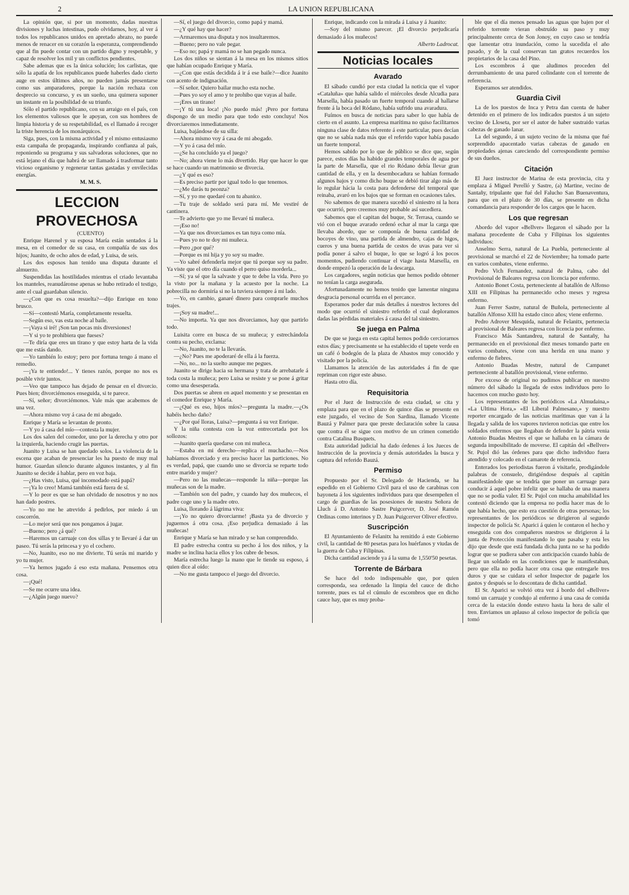2 LA UNION REPUBLICANA
La opinión que, si por un momento, dadas nuestras divisiones y luchas intestinas, pudo olvidarnos, hoy, al ver á todos los republicanos unidos en apretado abrazo, no puede menos de renacer en su corazón la esperanza, comprendiendo que al fin puede contar con un partido digno y respetable, y capaz de resolver los mil y un conflictos pendientes.
Sabe ademas que es la única solución; los carlistas, que sólo la apatía de los republicanos puede haberles dado cierto auge en estos últimos años, no pueden jamás presentarse como sus amparadores, porque la nación rechaza con desprecio su concurso, y es un sueño, una quimera suponer un instante en la posibilidad de su triunfo.
Sólo el partido republicano, con su arraigo en el país, con los elementos valiosos que le apoyan, con sus hombres de limpia historia y de su respetabilidad, es el llamado á recoger la triste herencia de los monárquicos.
Siga, pues, con la misma actividad y el mismo entusiasmo esta campaña de propaganda, inspirando confianza al país, reponiendo su programa y sus salvadoras soluciones, que no está lejano el día que habrá de ser llamado á trasformar tanto vicioso organismo y regenerar tantas gastadas y envilecidas energías.
M. M. S.
LECCION PROVECHOSA
(CUENTO)
Enrique Harenel y su esposa María están sentados á la mesa, en el comedor de su casa, en compañía de sus dos hijos; Juanito, de ocho años de edad, y Luisa, de seis.
Los dos esposos han tenido una disputa durante el almuerzo.
Suspendidas las hostilidades mientras el criado levantaba los manteles, reanudáronse apenas se hubo retirado el testigo, ante el cual guardaban silencio.
—¿Con que es cosa resuelta?—dijo Enrique en tono brusco.
—Sí—contestó María, completamente resuelta.
—Según eso, vas esta noche al baile.
—¡Vaya si iré! ¡Son tan pocas mis diversiones!
—Y si yo te prohibiera que fueses?
—Te diría que eres un tirano y que estoy harta de la vida que me estás dando.
—Yo también lo estoy; pero por fortuna tengo á mano el remedio.
—¡Ya te entiendo!... Y tienes razón, porque no nos es posible vivir juntos.
—Veo que tampoco has dejado de pensar en el divorcio. Pues bien; divorciémonos enseguida, si te parece.
—Sí, señor; divorciémonos. Vale más que acabemos de una vez.
—Ahora mismo voy á casa de mi abogado.
Enrique y María se levantan de pronto.
—Y yo á casa del mío—contesta la mujer.
Los dos salen del comedor, uno por la derecha y otro por la izquierda, haciendo crugir las puertas.
Juanito y Luisa se han quedado solos. La violencia de la escena que acaban de presenciar les ha puesto de muy mal humor. Guardan silencio durante algunos instantes, y al fin Juanito se decide á hablar, pero en voz baja.
—¿Has visto, Luisa, qué incomodado está papá?
—¡Ya lo creo! Mamá también está fuera de sí.
—Y lo peor es que se han olvidado de nosotros y no nos han dado postres.
—Yo no me he atrevido á pedirlos, por miedo á un coscorrón.
—Lo mejor será que nos pongamos á jugar.
—Bueno; pero ¿á qué?
—Haremos un carruaje con dos sillas y te llevaré á dar un paseo. Tú serás la princesa y yo el cochero.
—No, Juanito, eso no me divierte. Tú serás mi marido y yo tu mujer.
—Ya hemos jugado á eso esta mañana. Pensemos otra cosa.
—¡Qué!
—Se me ocurre una idea.
—¿Algún juego nuevo?
—Sí, el juego del divorcio, como papá y mamá.
—¿Y qué hay que hacer?
—Armaremos una disputa y nos insultaremos.
—Bueno; pero no vale pegar.
—Eso no; papá y mamá no se han pegado nunca.
Los dos niños se sientan á la mesa en los mismos sitios que habían ocupado Enrique y María.
—¿Con que estás decidida á ir á ese baile?—dice Juanito con acento de indignación.
—Sí señor. Quiero bailar mucho esta noche.
—Pues yo soy el amo y te prohibo que vayas al baile.
—¡Eres un tirano!
—¡Y tú una loca! ¡No puedo más! ¡Pero por fortuna dispongo de un medio para que todo esto concluya! Nos divorciaremos inmediatamente.
Luisa, bajándose de su silla:
—Ahora mismo voy á casa de mi abogado.
—Y yo á casa del mío.
—¿Se ha concluído ya el juego?
—No; ahora viene lo más divertido. Hay que hacer lo que se hace cuando un matrimonio se divorcia.
—¿Y qué es eso?
—Es preciso partir por igual todo lo que tenemos.
—¿Me darás tu peonza?
—Sí, y yo me quedaré con tu abanico.
—Tu traje de soldado será para mí. Me vestiré de cantinera.
—Te advierto que yo me llevaré tú muñeca.
—¡Eso no!
—Ya que nos divorciamos es tan tuya como mía.
—Pues yo no te doy mi muñeca.
—Pero ¿por qué?
—Porque es mi hija y yo soy su madre.
—Yo sabré defenderla mejor que tú porque soy su padre. Ya viste que el otro día cuando el perro quiso morderla...
—Sí; ya sé que la salvaste y que te debe la vida. Pero yo la visto por la mañana y la acuesto por la noche. La pobrecilla no dormiría si no la tuviera siempre á mi lado.
—Yo, en cambio, ganaré dinero para comprarle muchos trajes.
—¡Soy su madre!...
—No importa. Ya que nos divorciamos, hay que partirlo todo.
Luisita corre en busca de su muñeca; y estrechándola contra su pecho, exclama:
—No, Juanito, no te la llevarás.
—¿No? Pues me apoderaré de ella á la fuerza.
—No, no... no la suelto aunque me pegues.
Juanito se dirige hacia su hermana y trata de arrebatarle á toda costa la muñeca; pero Luisa se resiste y se pone á gritar como una desesperada.
Dos puertas se abren en aquel momento y se presentan en el comedor Enrique y María.
—¿Qué es eso, hijos míos?—pregunta la madre.—¿Os habéis hecho daño?
—¿Por qué lloras, Luisa?—pregunta á su vez Enrique.
Y la niña contesta con la voz entrecortada por los sollozos:
—Juanito quería quedarse con mi muñeca.
—Estaba en mi derecho—replica el muchacho.—Nos habíamos divorciado y era preciso hacer las particiones. No es verdad, papá, que cuando uno se divorcia se reparte todo entre marido y mujer?
—Pero no las muñecas—responde la niña—porque las muñecas son de la madre.
—También son del padre, y cuando hay dos muñecos, el padre coge uno y la madre otro.
Luisa, llorando á lágrima viva:
—¡Yo no quiero divorciarme! ¡Basta ya de divorcio y juguemos á otra cosa. ¡Eso perjudica demasiado á las muñecas!
Enrique y María se han mirado y se han comprendido.
El padre estrecha contra su pecho á los dos niños, y la madre se inclina hacia ellos y los cubre de besos.
María estrecha luego la mano que le tiende su esposo, á quien dice al oído:
—No me gusta tampoco el juego del divorcio.
Enrique, indicando con la mirada á Luisa y á Juanito:
—Soy del mismo parecer. ¡El divorcio perjudicaría demasiado á los muñecos!
Alberto Ladrocat.
Noticias locales
Avarado
El sábado cundió por esta ciudad la noticia que el vapor «Cataluña» que había salido el miércoles desde Alcudia para Marsella, había pasado un fuerte temporal cuando al hallarse frente á la boca del Ródano, había sufrido una avaradura.
Fuímos en busca de noticias para saber lo que había de cierto en el asunto. La empresa marítima no quiso facilitarnos ninguna clase de datos referente á este particular, pues decían que no se sabía nada más que el referido vapor había pasado un fuerte temporal.
Hemos sabido por lo que de público se dice que, según parece, estos días ha habido grandes temporales de agua por la parte de Marsella, que el rio Ródano debía llevar gran cantidad de ella, y en la desembocadura se habían formado algunos bajos y como dicho buque se debió tirar algo más de lo regular hácia la costa para defenderse del temporal que reinaba, avaró en los bajos que se forman en ocasiones tales.
No sabemos de que manera sucedió el siniestro ni la hora que ocurrió, pero creemos muy probable así sucediera.
Sabemos que el capitan del buque, Sr. Terrasa, cuando se vió con el buque avarado ordenó echar al mar la carga que llevaba abordo, que se componía de buena cantidad de bocoyes de vino, una partida de almendro, cajas de higos, cueros y una buena partida de cestos de uvas para ver si podía poner á salvo el buque, lo que se logró á los pocos momentos, pudiendo continuar el viage hasta Marsella, en donde empezó la operación de la descarga.
Los cargadores, según noticias que hemos podido obtener no tenían la carga asegurada.
Afortunadamente no hemos tenido que lamentar ninguna desgracia personal ocurrida en el percance.
Esperamos poder dar más detalles á nuestros lectores del modo que ocurrió el siniestro referido el cual deploramos dadas las pérdidas materiales á causa del tal siniestro.
Se juega en Palma
De que se juega en esta capital hemos podido cerciorarnos estos días; y precisamente se ha establecido el tapete verde en un café ó bodegón de la plaza de Abastos muy conocido y visitado por la policía.
Llamamos la atención de las autoridades á fin de que repriman con rigor este abuso.
Hasta otro día.
Requisitoria
Por el Juez de Instrucción de esta ciudad, se cita y emplaza para que en el plazo de quince días se presente en este juzgado, el vecino de Son Sardina, llamado Vicente Bauzá y Palmer para que preste declaración sobre la causa que contra él se sigue con motivo de un crimen cometido contra Catalina Busquets.
Esta autoridad judicial ha dado órdenes á los Jueces de Instrucción de la provincia y demás autoridades la busca y captura del referido Bauzá.
Permiso
Propuesto por el Sr. Delegado de Hacienda, se ha espedido en el Gobierno Civil para el uso de carabinas con bayoneta á los siguientes individuos para que desempeñen el cargo de guardias de las posesiones de nuestra Señora de Lluch á D. Antonio Sastre Puigcerver, D. José Ramón Ordinas como interinos y D. Juan Puigcerver Oliver efectivo.
Suscripción
El Ayuntamiento de Felanitx ha remitido á este Gobierno civil, la cantidad de 80 pesetas para los huérfanos y viudas de la guerra de Cuba y Filipinas.
Dicha cantidad asciende ya á la suma de 1,550'50 pesetas.
Torrente de Bárbara
Se hace del todo indispensable que, por quien corresponda, sea ordenado la limpia del cauce de dicho torrente, pues es tal el cúmulo de escombros que en dicho cauce hay, que es muy proba-
ble que el día menos pensado las aguas que bajen por el referido torrente vieran obstruído su paso y muy principalmente cerca de Son Jonoy, en cuyo caso se tendría que lamentar otra inundación, como la sucedida el año pasado, y de la cual conservan tan gratos recuerdos los propietarios de la casa del Pino.
Los escombros á que aludimos proceden del derrumbamiento de una pared colindante con el torrente de referencia.
Esperamos ser atendidos.
Guardia Civil
La de los puestos de Inca y Petra dan cuenta de haber detenido en el primero de los indicados puestos á un sujeto vecino de Lloseta, por ser el autor de haber sustraido varias cabezas de ganado lanar.
La del segundo, á un sujeto vecino de la misma que fué sorprendido apacentado varias cabezas de ganado en propiedades ajenas careciendo del correspondiente permiso de sus dueños.
Citación
El Juez instructor de Marina de esta provincia, cita y emplaza á Miguel Perelló y Sastre, (a) Martine, vecino de Santañy, tripulante que fué del Falucho San Buenaventura, para que en el plazo de 30 días, se presente en dicha comandancia para responder de los cargos que le hacen.
Los que regresan
Abordo del vapor «Bellver» llegaron el sábado por la mañana procedente de Cuba y Filipinas los siguientes individuos:
Anselmo Serra, natural de La Puebla, perteneciente al provisional se marchó el 22 de Noviembre; ha tomado parte en varios combates, viene enfermo.
Pedro Vich Fernandez, natural de Palma, cabo del Provisional de Baleares regresa con licencia por enfermo.
Antonio Bonet Costa, perteneciente al batallón de Alfonso XIII en Filipinas ha permanecido ocho meses y regresa enfermo.
Juan Ferrer Sastre, natural de Buñola, perteneciente al batallón Alfonso XIII ha estado cinco años; viene enfermo.
Pedro Adrover Mesquida, natural de Felanitx, pertenecia al provisional de Baleares regresa con licencia por enfermo.
Francisco Más Santandreu, natural de Santañy, ha permanecido en el provisional diez meses tomando parte en varios combates, viene con una herida en una mano y enfermo de fiebres.
Antonio Buadas Mestre, natural de Campanet perteneciente al batallón provisional, viene enfermo.
Por exceso de original no pudimos publicar en nuestro número del sábado la llegada de estos individuos pero lo hacemos con mucho gusto hoy.
Los representantes de los periódicos «La Almudaina,» «La Ultima Hora,» «El Liberal Palmesano,» y nuestro reporter encargado de las noticias marítimas que van á la llegada y salida de los vapores tuvieron noticias que entre los soldados enfermos que llegaban de defender la pátria venia Antonio Buadas Mestres el que se hallaba en la cámara de segunda imposibilitado de moverse. El capitán del «Bellver» Sr. Pujol dió las órdenes para que dicho individuo fuera atendido y colocado en el camarote de referencia.
Enterados los periodistas fueron á visitarle, prodigándole palabras de consuelo, dirigiéndose después al capitán manifestándole que se tendría que poner un carruage para conducir á aquel pobre infeliz que se hallaba de una manera que no se podía valer. El Sr. Pujol con mucha amabilidad les contestó diciendo que la empresa no podía hacer mas de lo que había hecho, que esto era cuestión de otras personas; los representantes de los periódicos se dirigieron al segundo inspector de policía Sr. Aparici á quien le contaron el hecho y enseguida con dos compañeros nuestros se dirigieron á la junta de Protección manifestando lo que pasaba y esta les dijo que desde que está fundada dicha junta no se ha podido lograr que se pudiera saber con anticipación cuando había de llegar un soldado en las condiciones que le manifestaban, pero que ella no podía hacer otra cosa que entregarle tres duros y que se cuidara el señor Inspector de pagarle los gastos y después se lo descontara de dicha cantidad.
El Sr. Aparici se volvió otra vez á bordo del «Bellver» tomó un carruaje y condujo al enfermo á una casa de comida cerca de la estación donde estuvo hasta la hora de salir el tren. Enviamos un aplauso al celoso inspector de policía que tomó